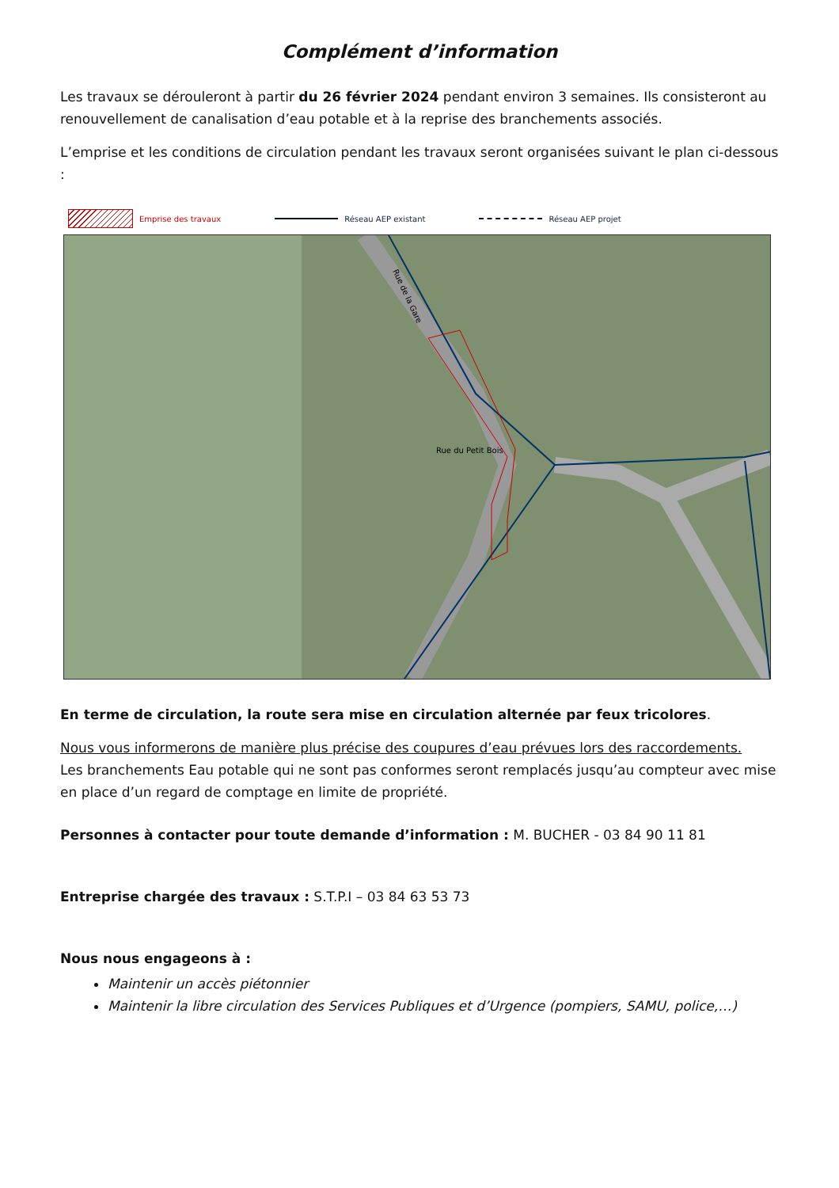Complément d’information
Les travaux se dérouleront à partir du 26 février 2024 pendant environ 3 semaines. Ils consisteront au renouvellement de canalisation d’eau potable et à la reprise des branchements associés.
L’emprise et les conditions de circulation pendant les travaux seront organisées suivant le plan ci-dessous :
Emprise des travaux Réseau AEP existant Réseau AEP projet
Rue de la Gare
Rue du Petit Bois
En terme de circulation, la route sera mise en circulation alternée par feux tricolores.
Nous vous informerons de manière plus précise des coupures d’eau prévues lors des raccordements.
Les branchements Eau potable qui ne sont pas conformes seront remplacés jusqu’au compteur avec mise en place d’un regard de comptage en limite de propriété.
Personnes à contacter pour toute demande d’information : M. BUCHER - 03 84 90 11 81
Entreprise chargée des travaux : S.T.P.I – 03 84 63 53 73
Nous nous engageons à :
Maintenir un accès piétonnier
Maintenir la libre circulation des Services Publiques et d’Urgence (pompiers, SAMU, police,…)